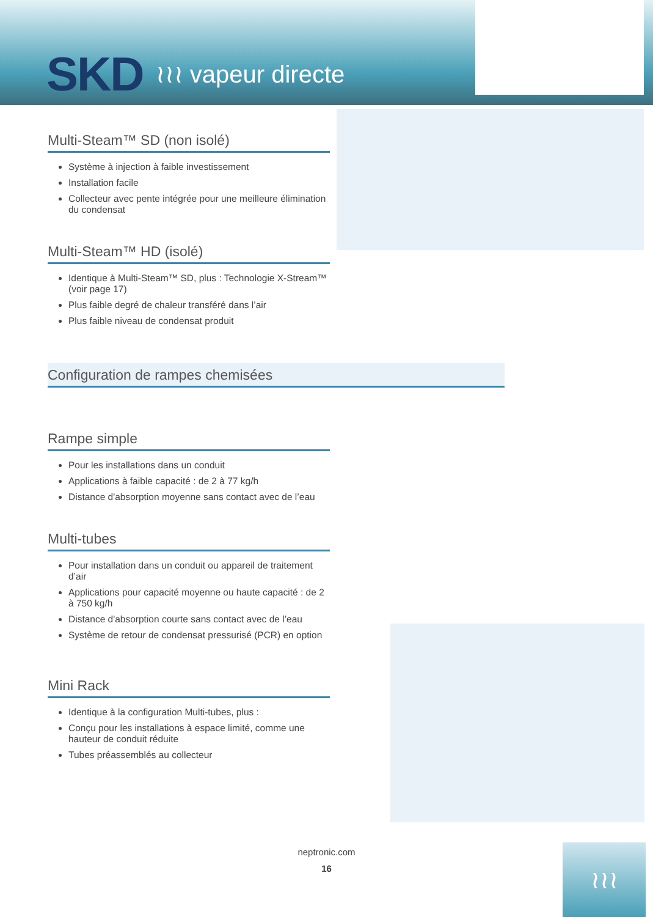SKD ≀≀≀ vapeur directe
Multi-Steam™ SD (non isolé)
Système à injection à faible investissement
Installation facile
Collecteur avec pente intégrée pour une meilleure élimination du condensat
Multi-Steam™ HD (isolé)
Identique à Multi-Steam™ SD, plus : Technologie X-Stream™ (voir page 17)
Plus faible degré de chaleur transféré dans l’air
Plus faible niveau de condensat produit
Configuration de rampes chemisées
Rampe simple
Pour les installations dans un conduit
Applications à faible capacité : de 2 à 77 kg/h
Distance d'absorption moyenne sans contact avec de l’eau
Multi-tubes
Pour installation dans un conduit ou appareil de traitement d’air
Applications pour capacité moyenne ou haute capacité : de 2 à 750 kg/h
Distance d'absorption courte sans contact avec de l’eau
Système de retour de condensat pressurisé (PCR) en option
Mini Rack
Identique à la configuration Multi-tubes, plus :
Conçu pour les installations à espace limité, comme une hauteur de conduit réduite
Tubes préassemblés au collecteur
neptronic.com
16
≀≀≀